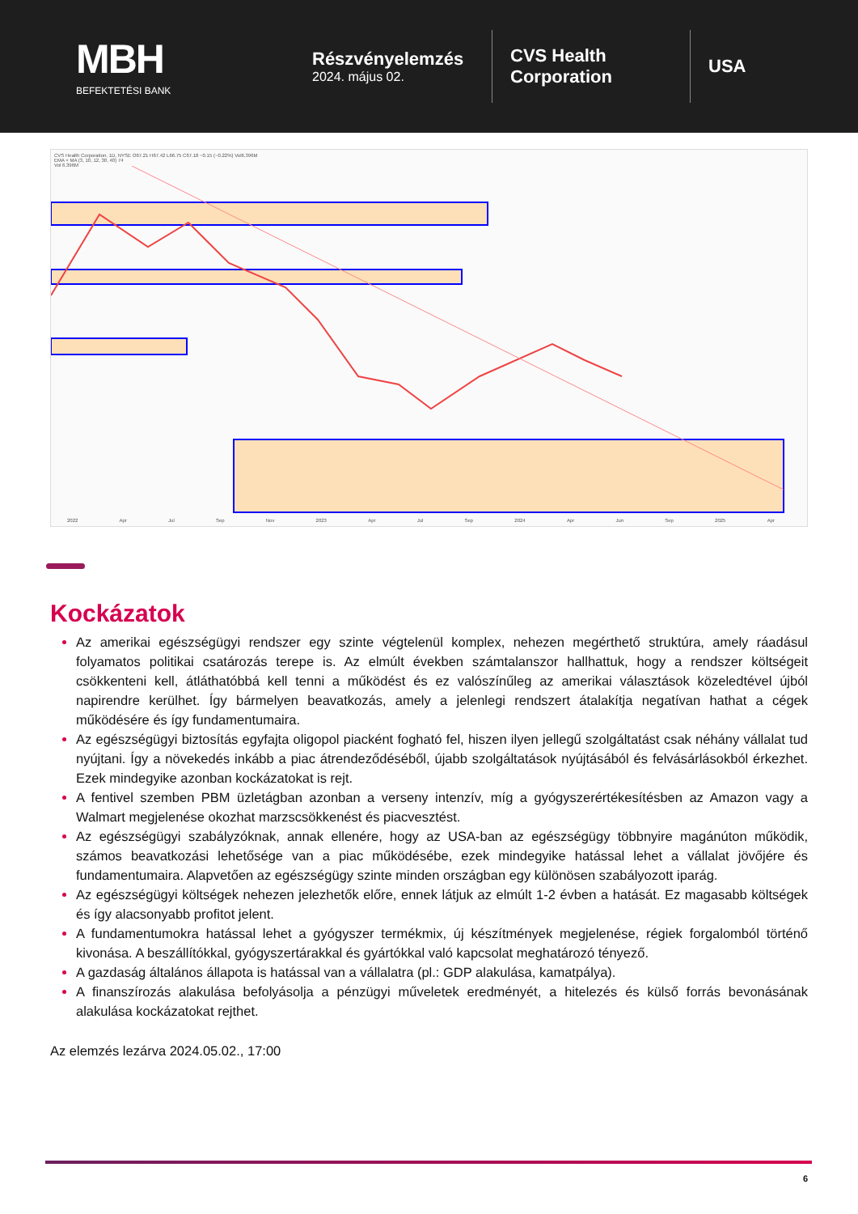MBH
BEFEKTETÉSI BANK
Részvényelemzés
2024. május 02.
CVS Health Corporation
USA
CVS Health Corporation, 1D, NYSE O67.21 H67.42 L66.75 C67.18 −0.15 (−0.22%) Vol6.396M
EMA + MA (3, 10, 12, 30, 40) 74
Vol 6.396M
2022 Apr Jul Sep Nov 2023 Apr Jul Sep 2024 Apr Jun Sep 2025 Apr
Kockázatok
Az amerikai egészségügyi rendszer egy szinte végtelenül komplex, nehezen megérthető struktúra, amely ráadásul folyamatos politikai csatározás terepe is. Az elmúlt években számtalanszor hallhattuk, hogy a rendszer költségeit csökkenteni kell, átláthatóbbá kell tenni a működést és ez valószínűleg az amerikai választások közeledtével újból napirendre kerülhet. Így bármelyen beavatkozás, amely a jelenlegi rendszert átalakítja negatívan hathat a cégek működésére és így fundamentumaira.
Az egészségügyi biztosítás egyfajta oligopol piacként fogható fel, hiszen ilyen jellegű szolgáltatást csak néhány vállalat tud nyújtani. Így a növekedés inkább a piac átrendeződéséből, újabb szolgáltatások nyújtásából és felvásárlásokból érkezhet. Ezek mindegyike azonban kockázatokat is rejt.
A fentivel szemben PBM üzletágban azonban a verseny intenzív, míg a gyógyszerértékesítésben az Amazon vagy a Walmart megjelenése okozhat marzscsökkenést és piacvesztést.
Az egészségügyi szabályzóknak, annak ellenére, hogy az USA-ban az egészségügy többnyire magánúton működik, számos beavatkozási lehetősége van a piac működésébe, ezek mindegyike hatással lehet a vállalat jövőjére és fundamentumaira. Alapvetően az egészségügy szinte minden országban egy különösen szabályozott iparág.
Az egészségügyi költségek nehezen jelezhetők előre, ennek látjuk az elmúlt 1-2 évben a hatását. Ez magasabb költségek és így alacsonyabb profitot jelent.
A fundamentumokra hatással lehet a gyógyszer termékmix, új készítmények megjelenése, régiek forgalomból történő kivonása. A beszállítókkal, gyógyszertárakkal és gyártókkal való kapcsolat meghatározó tényező.
A gazdaság általános állapota is hatással van a vállalatra (pl.: GDP alakulása, kamatpálya).
A finanszírozás alakulása befolyásolja a pénzügyi műveletek eredményét, a hitelezés és külső forrás bevonásának alakulása kockázatokat rejthet.
Az elemzés lezárva 2024.05.02., 17:00
6